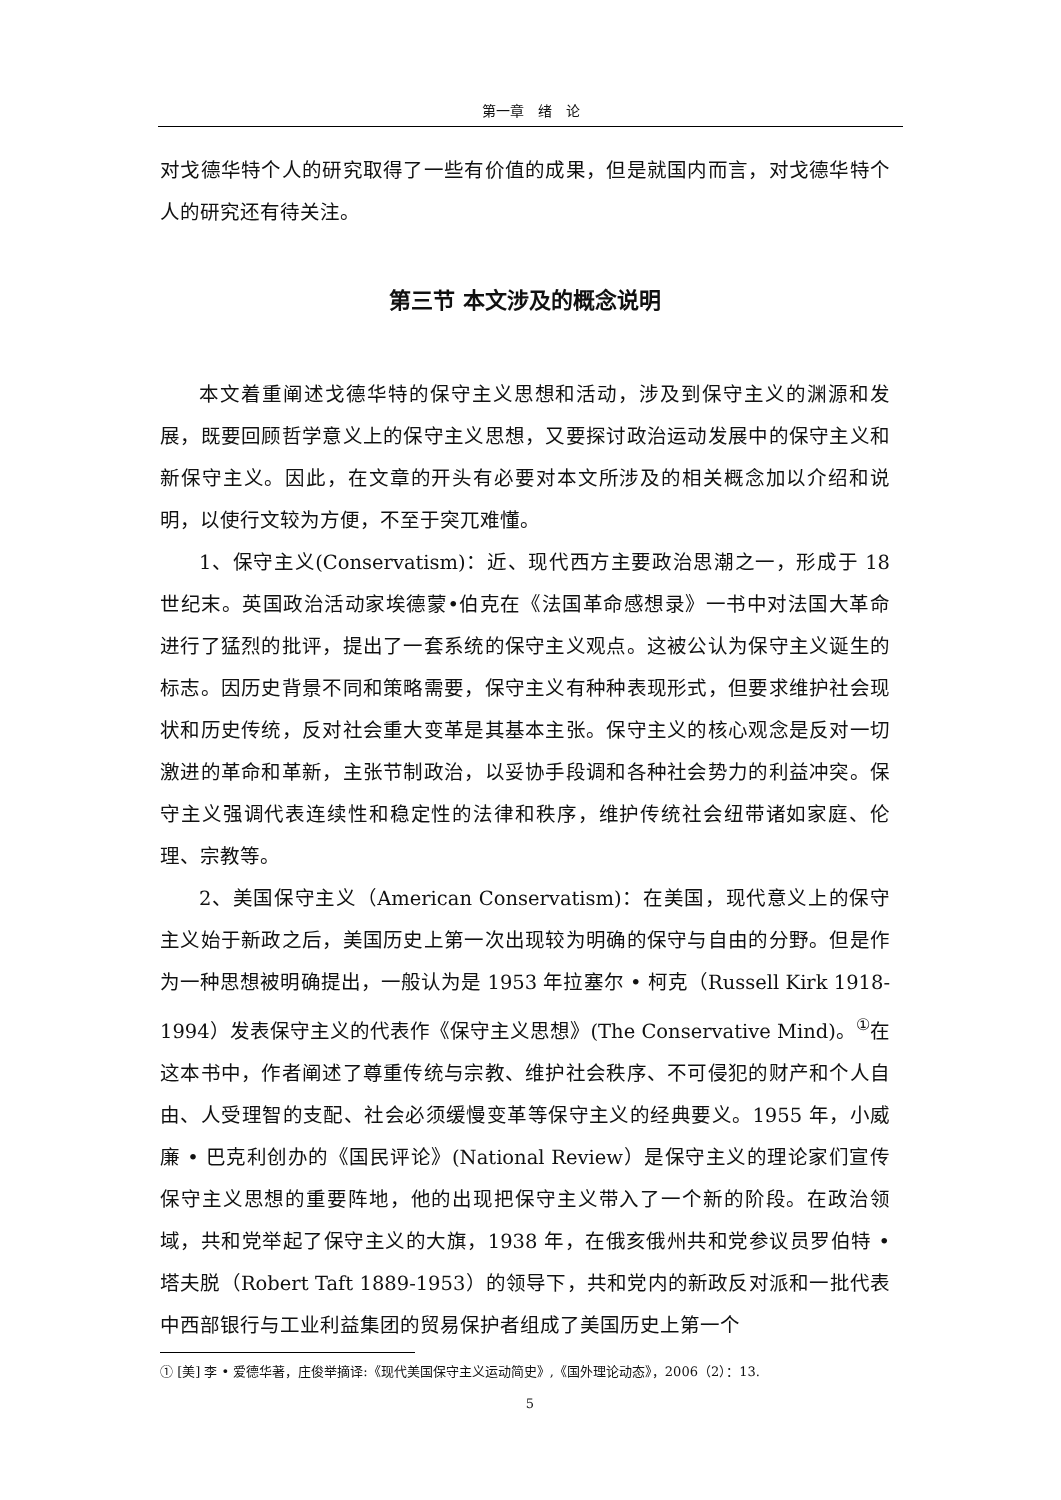第一章　绪　论
对戈德华特个人的研究取得了一些有价值的成果，但是就国内而言，对戈德华特个人的研究还有待关注。
第三节 本文涉及的概念说明
本文着重阐述戈德华特的保守主义思想和活动，涉及到保守主义的渊源和发展，既要回顾哲学意义上的保守主义思想，又要探讨政治运动发展中的保守主义和新保守主义。因此，在文章的开头有必要对本文所涉及的相关概念加以介绍和说明，以使行文较为方便，不至于突兀难懂。
1、保守主义(Conservatism)：近、现代西方主要政治思潮之一，形成于 18 世纪末。英国政治活动家埃德蒙•伯克在《法国革命感想录》一书中对法国大革命进行了猛烈的批评，提出了一套系统的保守主义观点。这被公认为保守主义诞生的标志。因历史背景不同和策略需要，保守主义有种种表现形式，但要求维护社会现状和历史传统，反对社会重大变革是其基本主张。保守主义的核心观念是反对一切激进的革命和革新，主张节制政治，以妥协手段调和各种社会势力的利益冲突。保守主义强调代表连续性和稳定性的法律和秩序，维护传统社会纽带诸如家庭、伦理、宗教等。
2、美国保守主义（American Conservatism)：在美国，现代意义上的保守主义始于新政之后，美国历史上第一次出现较为明确的保守与自由的分野。但是作为一种思想被明确提出，一般认为是 1953 年拉塞尔 • 柯克（Russell Kirk 1918-1994）发表保守主义的代表作《保守主义思想》(The Conservative Mind)。<sup>①</sup>在这本书中，作者阐述了尊重传统与宗教、维护社会秩序、不可侵犯的财产和个人自由、人受理智的支配、社会必须缓慢变革等保守主义的经典要义。1955 年，小威廉 • 巴克利创办的《国民评论》(National Review）是保守主义的理论家们宣传保守主义思想的重要阵地，他的出现把保守主义带入了一个新的阶段。在政治领域，共和党举起了保守主义的大旗，1938 年，在俄亥俄州共和党参议员罗伯特 • 塔夫脱（Robert Taft 1889-1953）的领导下，共和党内的新政反对派和一批代表中西部银行与工业利益集团的贸易保护者组成了美国历史上第一个
① [美] 李 • 爱德华著，庄俊举摘译:《现代美国保守主义运动简史》,《国外理论动态》，2006（2）：13.
5